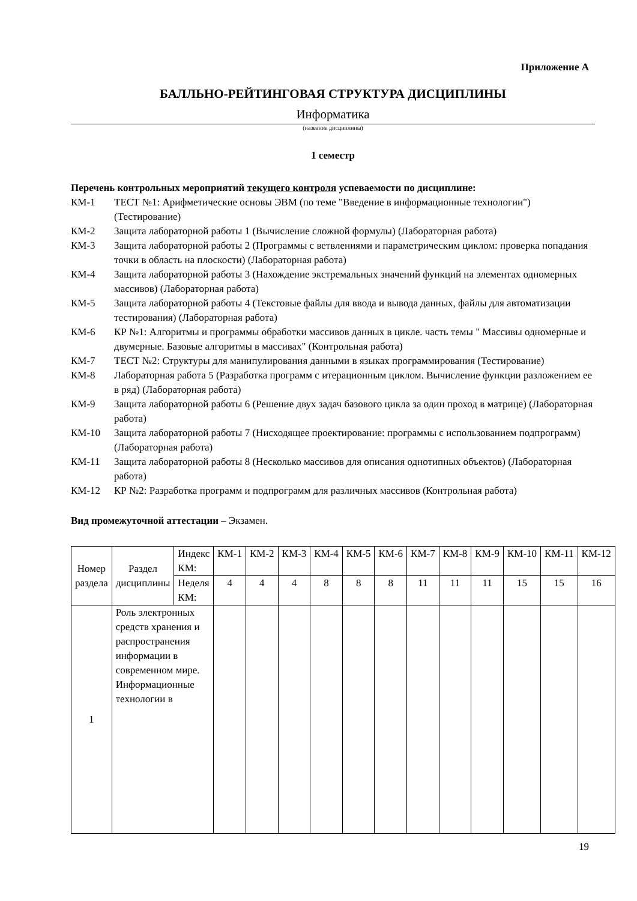Приложение А
БАЛЛЬНО-РЕЙТИНГОВАЯ СТРУКТУРА ДИСЦИПЛИНЫ
Информатика
(название дисциплины)
1 семестр
Перечень контрольных мероприятий текущего контроля успеваемости по дисциплине:
КМ-1 ТЕСТ №1: Арифметические основы ЭВМ (по теме "Введение в информационные технологии") (Тестирование)
КМ-2 Защита лабораторной работы 1 (Вычисление сложной формулы) (Лабораторная работа)
КМ-3 Защита лабораторной работы 2 (Программы с ветвлениями и параметрическим циклом: проверка попадания точки в область на плоскости) (Лабораторная работа)
КМ-4 Защита лабораторной работы 3 (Нахождение экстремальных значений функций на элементах одномерных массивов) (Лабораторная работа)
КМ-5 Защита лабораторной работы 4 (Текстовые файлы для ввода и вывода данных, файлы для автоматизации тестирования) (Лабораторная работа)
КМ-6 КР №1: Алгоритмы и программы обработки массивов данных в цикле. часть темы " Массивы одномерные и двумерные. Базовые алгоритмы в массивах" (Контрольная работа)
КМ-7 ТЕСТ №2: Структуры для манипулирования данными в языках программирования (Тестирование)
КМ-8 Лабораторная работа 5 (Разработка программ с итерационным циклом. Вычисление функции разложением ее в ряд) (Лабораторная работа)
КМ-9 Защита лабораторной работы 6 (Решение двух задач базового цикла за один проход в матрице) (Лабораторная работа)
КМ-10 Защита лабораторной работы 7 (Нисходящее проектирование: программы с использованием подпрограмм) (Лабораторная работа)
КМ-11 Защита лабораторной работы 8 (Несколько массивов для описания однотипных объектов) (Лабораторная работа)
КМ-12 КР №2: Разработка программ и подпрограмм для различных массивов (Контрольная работа)
Вид промежуточной аттестации – Экзамен.
| Номер раздела | Раздел дисциплины | Индекс КМ: | КМ-1 | КМ-2 | КМ-3 | КМ-4 | КМ-5 | КМ-6 | КМ-7 | КМ-8 | КМ-9 | КМ-10 | КМ-11 | КМ-12 |
| --- | --- | --- | --- | --- | --- | --- | --- | --- | --- | --- | --- | --- | --- | --- |
| | | Неделя КМ: | 4 | 4 | 4 | 8 | 8 | 8 | 11 | 11 | 11 | 15 | 15 | 16 |
| 1 | Роль электронных средств хранения и распространения информации в современном мире. Информационные технологии в | | | | | | | | | | | | | |
19